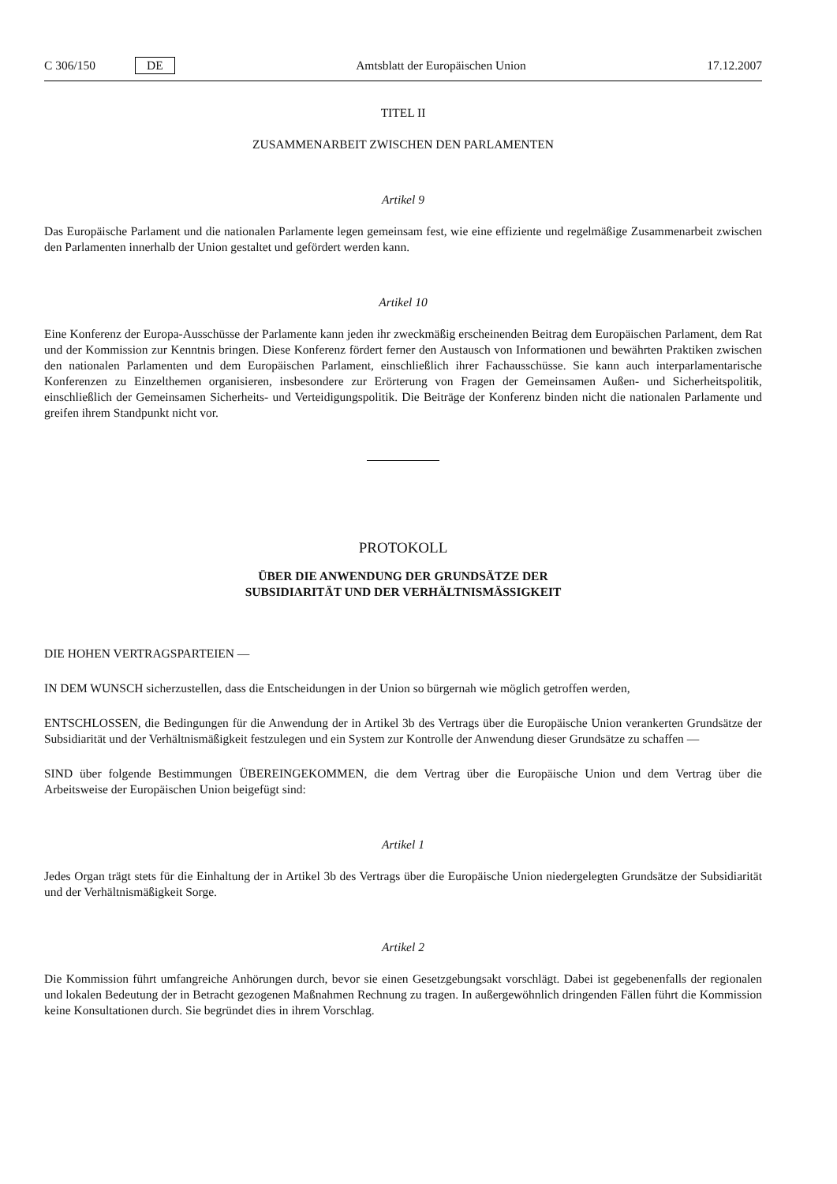C 306/150 DE
Amtsblatt der Europäischen Union 17.12.2007
TITEL II
ZUSAMMENARBEIT ZWISCHEN DEN PARLAMENTEN
Artikel 9
Das Europäische Parlament und die nationalen Parlamente legen gemeinsam fest, wie eine effiziente und regelmäßige Zusammenarbeit zwischen den Parlamenten innerhalb der Union gestaltet und gefördert werden kann.
Artikel 10
Eine Konferenz der Europa-Ausschüsse der Parlamente kann jeden ihr zweckmäßig erscheinenden Beitrag dem Europäischen Parlament, dem Rat und der Kommission zur Kenntnis bringen. Diese Konferenz fördert ferner den Austausch von Informationen und bewährten Praktiken zwischen den nationalen Parlamenten und dem Europäischen Parlament, einschließlich ihrer Fachausschüsse. Sie kann auch interparlamentarische Konferenzen zu Einzelthemen organisieren, insbesondere zur Erörterung von Fragen der Gemeinsamen Außen- und Sicherheitspolitik, einschließlich der Gemeinsamen Sicherheits- und Verteidigungspolitik. Die Beiträge der Konferenz binden nicht die nationalen Parlamente und greifen ihrem Standpunkt nicht vor.
PROTOKOLL
ÜBER DIE ANWENDUNG DER GRUNDSÄTZE DER
SUBSIDIARITÄT UND DER VERHÄLTNISMÄSSIGKEIT
DIE HOHEN VERTRAGSPARTEIEN —
IN DEM WUNSCH sicherzustellen, dass die Entscheidungen in der Union so bürgernah wie möglich getroffen werden,
ENTSCHLOSSEN, die Bedingungen für die Anwendung der in Artikel 3b des Vertrags über die Europäische Union verankerten Grundsätze der Subsidiarität und der Verhältnismäßigkeit festzulegen und ein System zur Kontrolle der Anwendung dieser Grundsätze zu schaffen —
SIND über folgende Bestimmungen ÜBEREINGEKOMMEN, die dem Vertrag über die Europäische Union und dem Vertrag über die Arbeitsweise der Europäischen Union beigefügt sind:
Artikel 1
Jedes Organ trägt stets für die Einhaltung der in Artikel 3b des Vertrags über die Europäische Union niedergelegten Grundsätze der Subsidiarität und der Verhältnismäßigkeit Sorge.
Artikel 2
Die Kommission führt umfangreiche Anhörungen durch, bevor sie einen Gesetzgebungsakt vorschlägt. Dabei ist gegebenenfalls der regionalen und lokalen Bedeutung der in Betracht gezogenen Maßnahmen Rechnung zu tragen. In außergewöhnlich dringenden Fällen führt die Kommission keine Konsultationen durch. Sie begründet dies in ihrem Vorschlag.